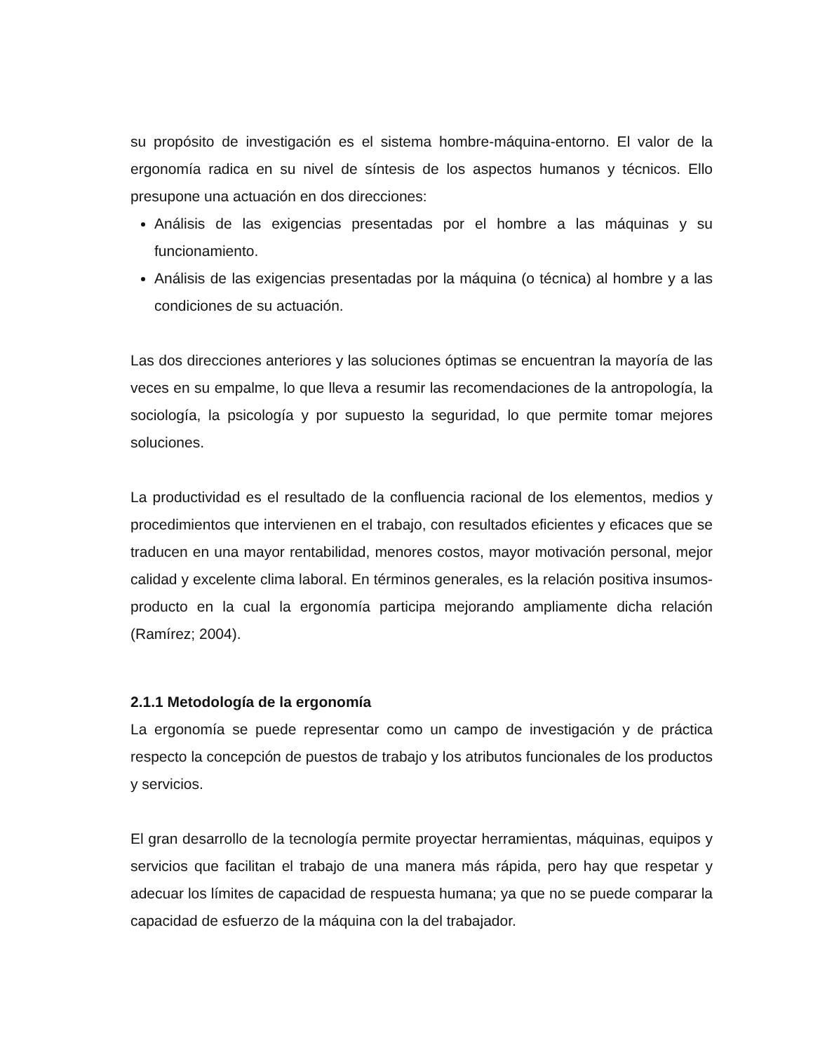su propósito de investigación es el sistema hombre-máquina-entorno. El valor de la ergonomía radica en su nivel de síntesis de los aspectos humanos y técnicos. Ello presupone una actuación en dos direcciones:
Análisis de las exigencias presentadas por el hombre a las máquinas y su funcionamiento.
Análisis de las exigencias presentadas por la máquina (o técnica) al hombre y a las condiciones de su actuación.
Las dos direcciones anteriores y las soluciones óptimas se encuentran la mayoría de las veces en su empalme, lo que lleva a resumir las recomendaciones de la antropología, la sociología, la psicología y por supuesto la seguridad, lo que permite tomar mejores soluciones.
La productividad es el resultado de la confluencia racional de los elementos, medios y procedimientos que intervienen en el trabajo, con resultados eficientes y eficaces que se traducen en una mayor rentabilidad, menores costos, mayor motivación personal, mejor calidad y excelente clima laboral. En términos generales, es la relación positiva insumos-producto en la cual la ergonomía participa mejorando ampliamente dicha relación (Ramírez; 2004).
2.1.1 Metodología de la ergonomía
La ergonomía se puede representar como un campo de investigación y de práctica respecto la concepción de puestos de trabajo y los atributos funcionales de los productos y servicios.
El gran desarrollo de la tecnología permite proyectar herramientas, máquinas, equipos y servicios que facilitan el trabajo de una manera más rápida, pero hay que respetar y adecuar los límites de capacidad de respuesta humana; ya que no se puede comparar la capacidad de esfuerzo de la máquina con la del trabajador.